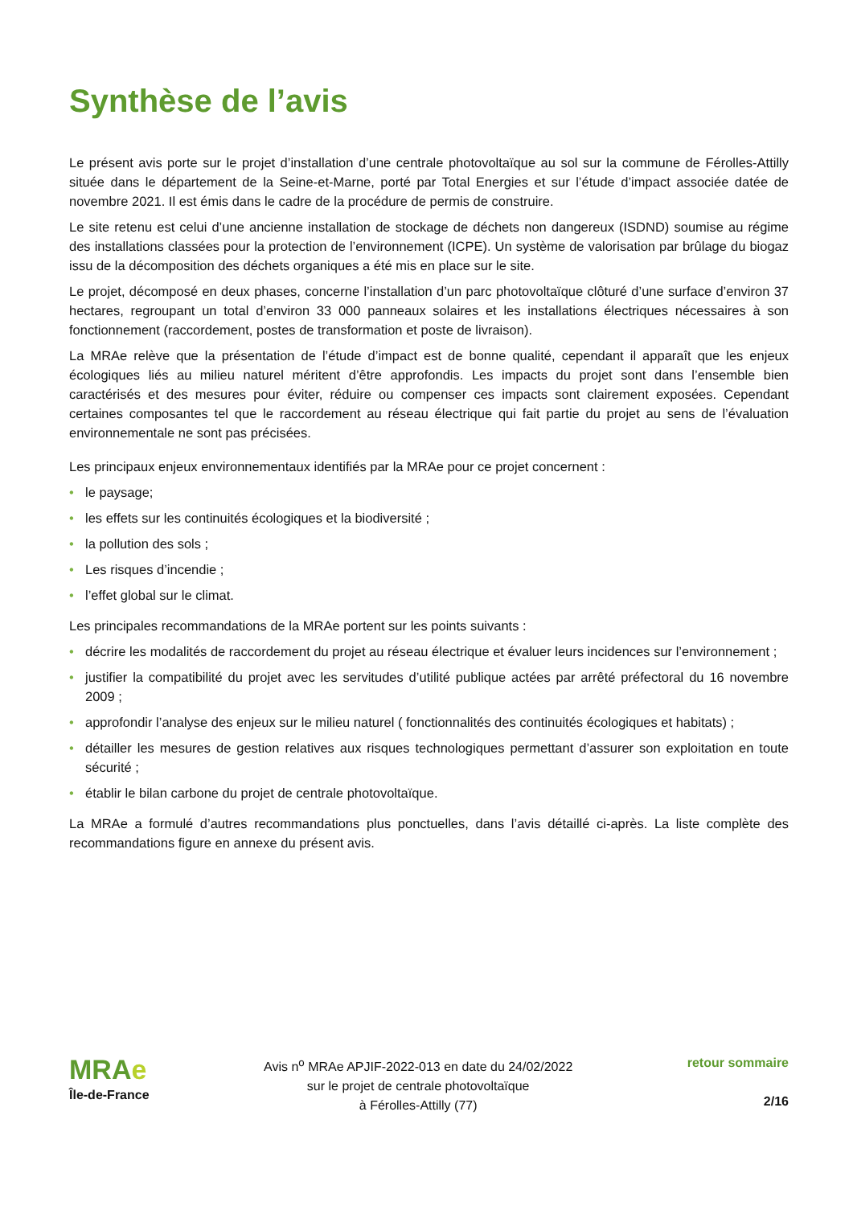Synthèse de l’avis
Le présent avis porte sur le projet d’installation d’une centrale photovoltaïque au sol sur la commune de Férolles-Attilly située dans le département de la Seine-et-Marne, porté par Total Energies et sur l’étude d’impact associée datée de novembre 2021. Il est émis dans le cadre de la procédure de permis de construire.
Le site retenu est celui d’une ancienne installation de stockage de déchets non dangereux (ISDND) soumise au régime des installations classées pour la protection de l’environnement (ICPE). Un système de valorisation par brûlage du biogaz issu de la décomposition des déchets organiques a été mis en place sur le site.
Le projet, décomposé en deux phases, concerne l’installation d’un parc photovoltaïque clôturé d’une surface d’environ 37 hectares, regroupant un total d’environ 33 000 panneaux solaires et les installations électriques nécessaires à son fonctionnement (raccordement, postes de transformation et poste de livraison).
La MRAe relève que la présentation de l’étude d’impact est de bonne qualité, cependant il apparaît que les enjeux écologiques liés au milieu naturel méritent d’être approfondis. Les impacts du projet sont dans l’ensemble bien caractérisés et des mesures pour éviter, réduire ou compenser ces impacts sont clairement exposées. Cependant certaines composantes tel que le raccordement au réseau électrique qui fait partie du projet au sens de l’évaluation environnementale ne sont pas précisées.
Les principaux enjeux environnementaux identifiés par la MRAe pour ce projet concernent :
• le paysage;
• les effets sur les continuités écologiques et la biodiversité ;
• la pollution des sols ;
• Les risques d’incendie ;
• l’effet global sur le climat.
Les principales recommandations de la MRAe portent sur les points suivants :
• décrire les modalités de raccordement du projet au réseau électrique et évaluer leurs incidences sur l’environnement ;
• justifier la compatibilité du projet avec les servitudes d’utilité publique actées par arrêté préfectoral du 16 novembre 2009 ;
• approfondir l’analyse des enjeux sur le milieu naturel ( fonctionnalités des continuités écologiques et habitats) ;
• détailler les mesures de gestion relatives aux risques technologiques permettant d’assurer son exploitation en toute sécurité ;
• établir le bilan carbone du projet de centrale photovoltaïque.
La MRAe a formulé d’autres recommandations plus ponctuelles, dans l’avis détaillé ci-après. La liste complète des recommandations figure en annexe du présent avis.
MRAe
Île-de-France
Avis n<sup>o</sup> MRAe APJIF-2022-013 en date du 24/02/2022
sur le projet de centrale photovoltaïque
à Férolles-Attilly (77)
retour sommaire
2/16